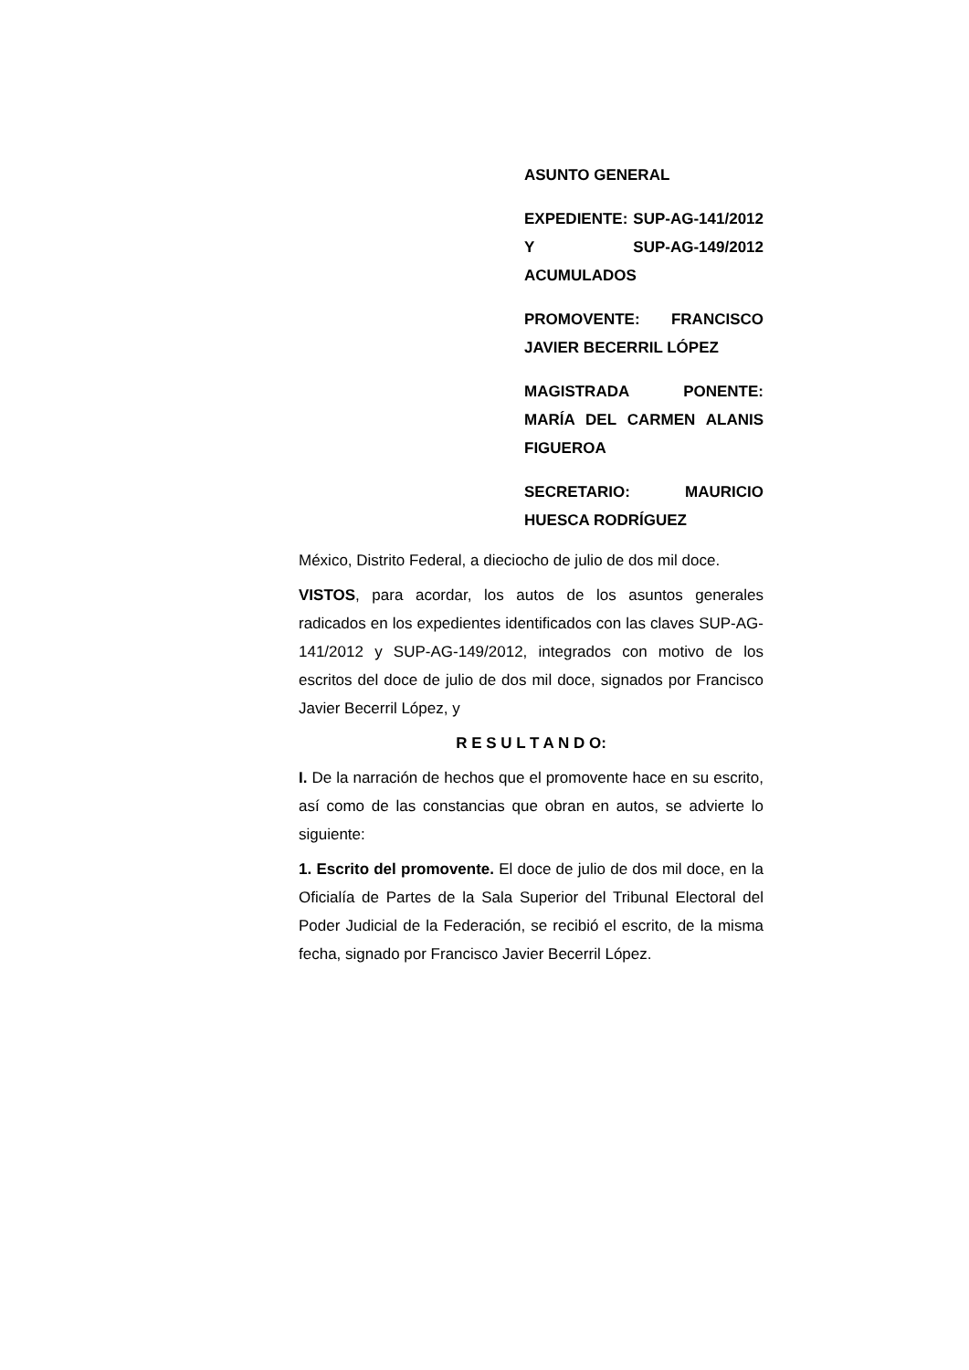ASUNTO GENERAL
EXPEDIENTE: SUP-AG-141/2012 Y SUP-AG-149/2012 ACUMULADOS
PROMOVENTE: FRANCISCO JAVIER BECERRIL LÓPEZ
MAGISTRADA PONENTE: MARÍA DEL CARMEN ALANIS FIGUEROA
SECRETARIO: MAURICIO HUESCA RODRÍGUEZ
México, Distrito Federal, a dieciocho de julio de dos mil doce.
VISTOS, para acordar, los autos de los asuntos generales radicados en los expedientes identificados con las claves SUP-AG-141/2012 y SUP-AG-149/2012, integrados con motivo de los escritos del doce de julio de dos mil doce, signados por Francisco Javier Becerril López, y
R E S U L T A N D O:
I. De la narración de hechos que el promovente hace en su escrito, así como de las constancias que obran en autos, se advierte lo siguiente:
1. Escrito del promovente. El doce de julio de dos mil doce, en la Oficialía de Partes de la Sala Superior del Tribunal Electoral del Poder Judicial de la Federación, se recibió el escrito, de la misma fecha, signado por Francisco Javier Becerril López.